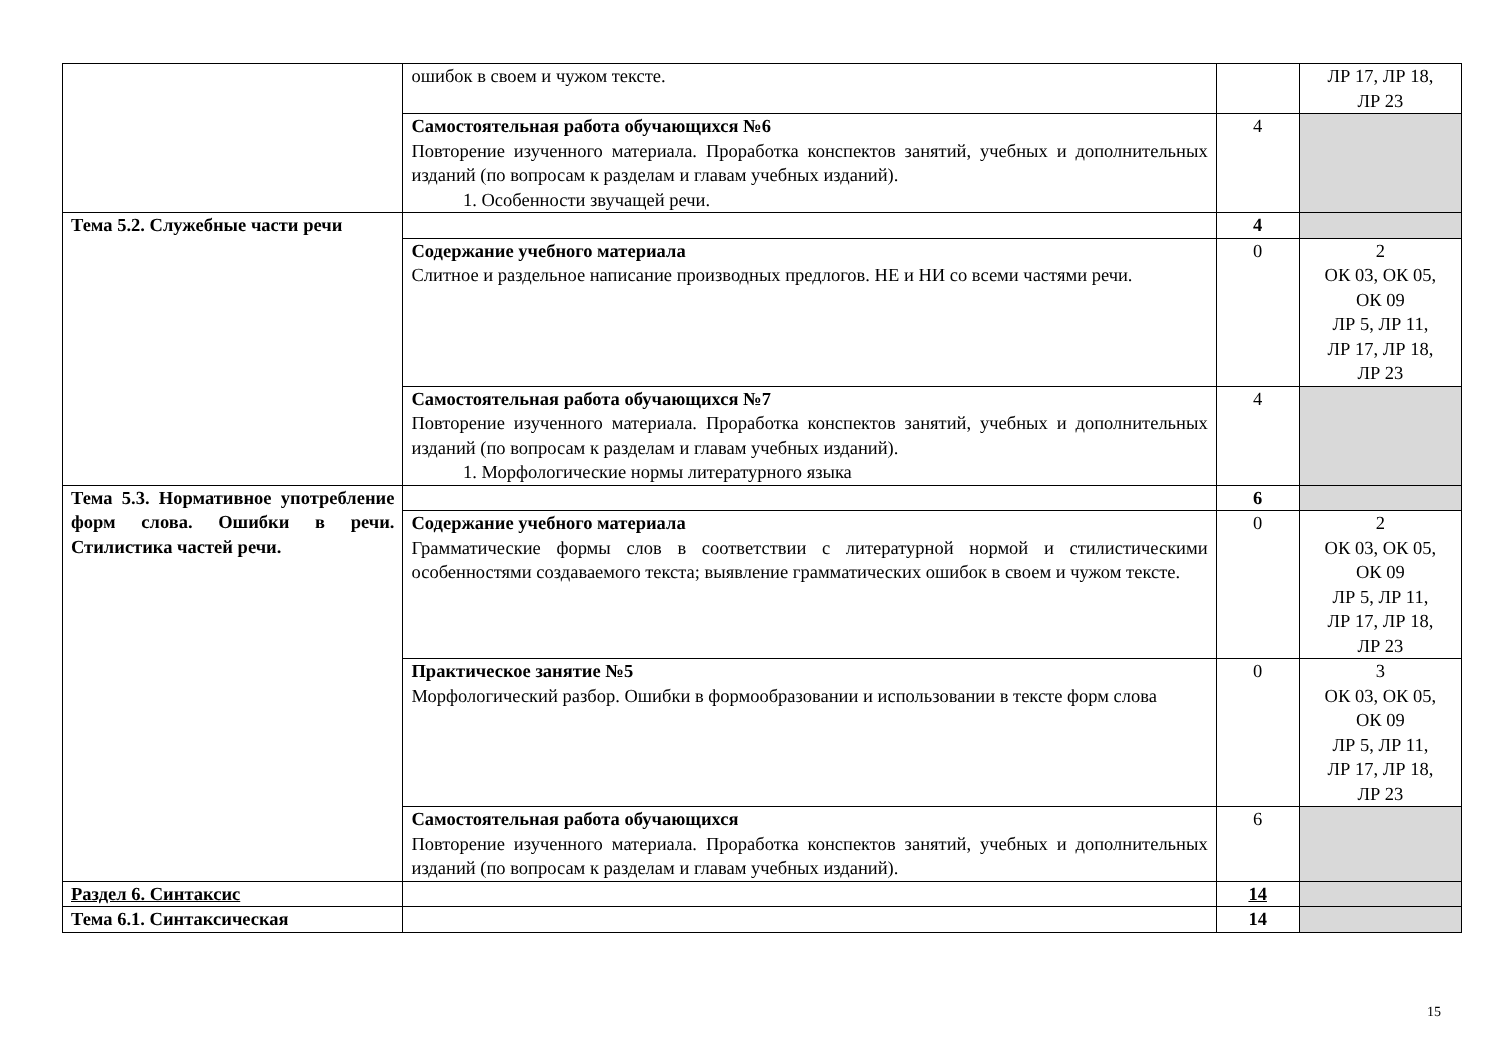| | ошибок в своем и чужом тексте. | | ЛР 17, ЛР 18, ЛР 23 |
| | Самостоятельная работа обучающихся №6 Повторение изученного материала. Проработка конспектов занятий, учебных и дополнительных изданий (по вопросам к разделам и главам учебных изданий). 1. Особенности звучащей речи. | 4 | |
| Тема 5.2. Служебные части речи | | 4 | |
| | Содержание учебного материала Слитное и раздельное написание производных предлогов. НЕ и НИ со всеми частями речи. | 0 | 2 ОК 03, ОК 05, ОК 09 ЛР 5, ЛР 11, ЛР 17, ЛР 18, ЛР 23 |
| | Самостоятельная работа обучающихся №7 Повторение изученного материала. Проработка конспектов занятий, учебных и дополнительных изданий (по вопросам к разделам и главам учебных изданий). 1. Морфологические нормы литературного языка | 4 | |
| Тема 5.3. Нормативное употребление форм слова. Ошибки в речи. Стилистика частей речи. | | 6 | |
| | Содержание учебного материала Грамматические формы слов в соответствии с литературной нормой и стилистическими особенностями создаваемого текста; выявление грамматических ошибок в своем и чужом тексте. | 0 | 2 ОК 03, ОК 05, ОК 09 ЛР 5, ЛР 11, ЛР 17, ЛР 18, ЛР 23 |
| | Практическое занятие №5 Морфологический разбор. Ошибки в формообразовании и использовании в тексте форм слова | 0 | 3 ОК 03, ОК 05, ОК 09 ЛР 5, ЛР 11, ЛР 17, ЛР 18, ЛР 23 |
| | Самостоятельная работа обучающихся Повторение изученного материала. Проработка конспектов занятий, учебных и дополнительных изданий (по вопросам к разделам и главам учебных изданий). | 6 | |
| Раздел 6. Синтаксис | | 14 | |
| Тема 6.1. Синтаксическая | | 14 | |
15